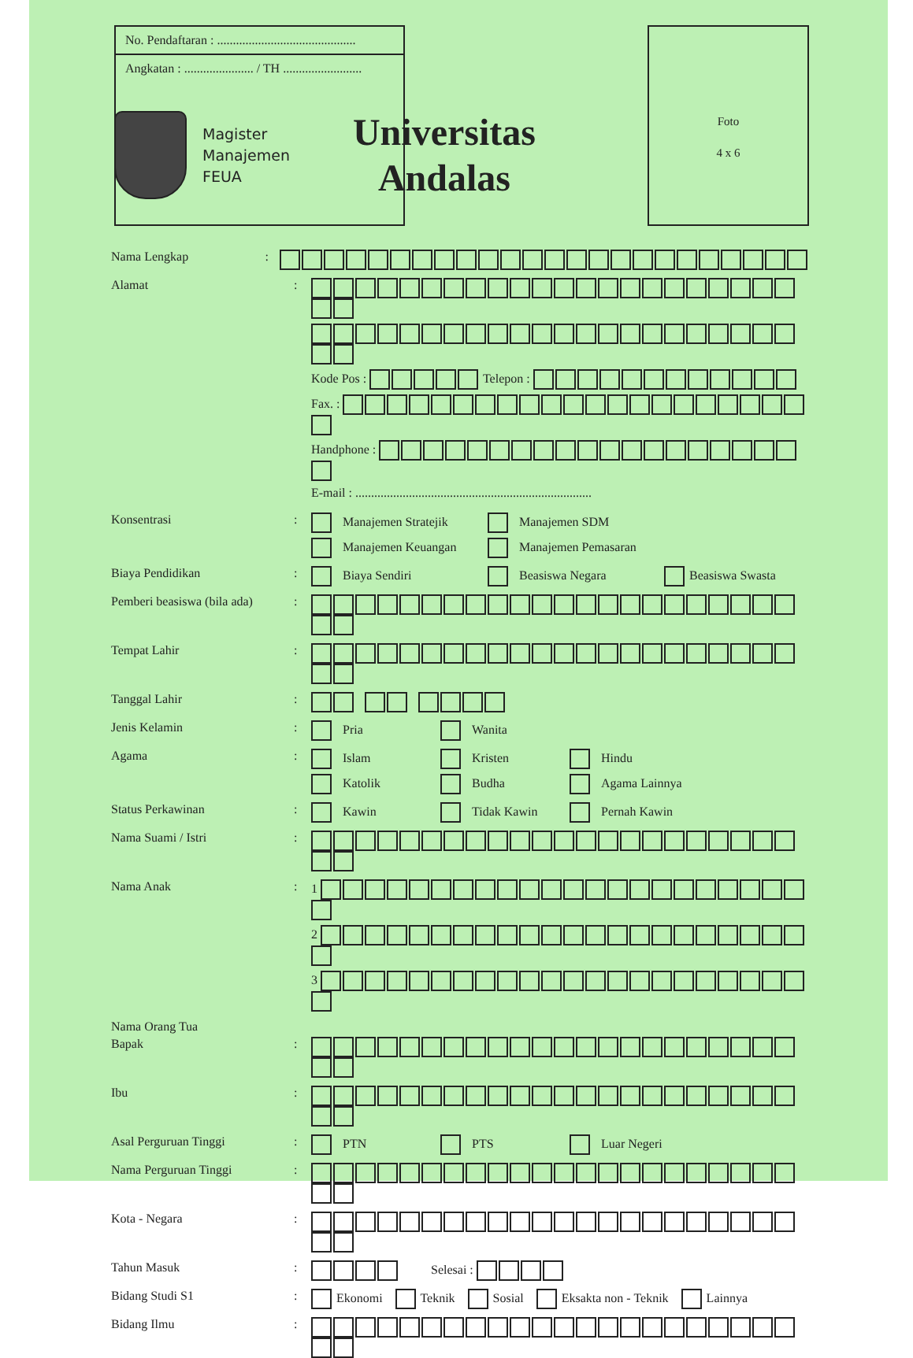No. Pendaftaran : ............................................
Angkatan : ...................... / TH .........................
Foto
4 x 6
Magister
Manajemen
FEUA
Universitas
Andalas
Nama Lengkap :
Alamat : Kode Pos : Telepon :
Fax. :
Handphone :
E-mail : ...........................................................................
Konsentrasi : Manajemen Stratejik Manajemen SDM
Manajemen Keuangan Manajemen Pemasaran
Biaya Pendidikan : Biaya Sendiri Beasiswa Negara Beasiswa Swasta
Pemberi beasiswa (bila ada)
:
Tempat Lahir :
Tanggal Lahir :
Jenis Kelamin : Pria Wanita
Agama : Islam Kristen Hindu
Katolik Budha Agama Lainnya
Status Perkawinan : Kawin Tidak Kawin Pernah Kawin
Nama Suami / Istri :
Nama Anak : 1
2
3
Nama Orang Tua
Bapak :
Ibu :
Asal Perguruan Tinggi : PTN PTS Luar Negeri
Nama Perguruan Tinggi :
Kota - Negara :
Tahun Masuk : Selesai :
Bidang Studi S1 : Ekonomi Teknik Sosial Eksakta non - Teknik Lainnya
Bidang Ilmu :